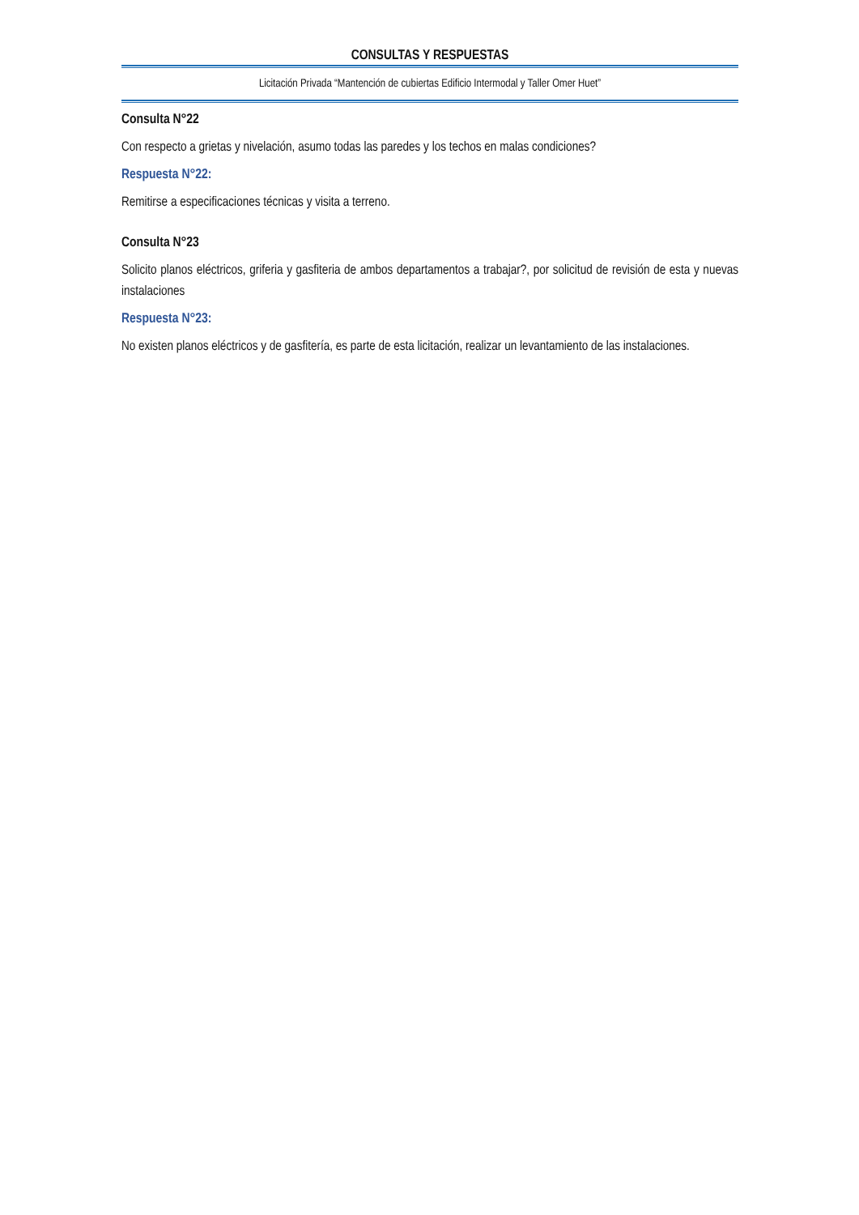CONSULTAS Y RESPUESTAS
Licitación Privada “Mantención de cubiertas Edificio Intermodal y Taller Omer Huet”
Consulta N°22
Con respecto a grietas y nivelación, asumo todas las paredes y los techos en malas condiciones?
Respuesta N°22:
Remitirse a especificaciones técnicas y visita a terreno.
Consulta N°23
Solicito planos eléctricos, griferia y gasfiteria de ambos departamentos a trabajar?, por solicitud de revisión de esta y nuevas instalaciones
Respuesta N°23:
No existen planos eléctricos y de gasfitería, es parte de esta licitación, realizar un levantamiento de las instalaciones.